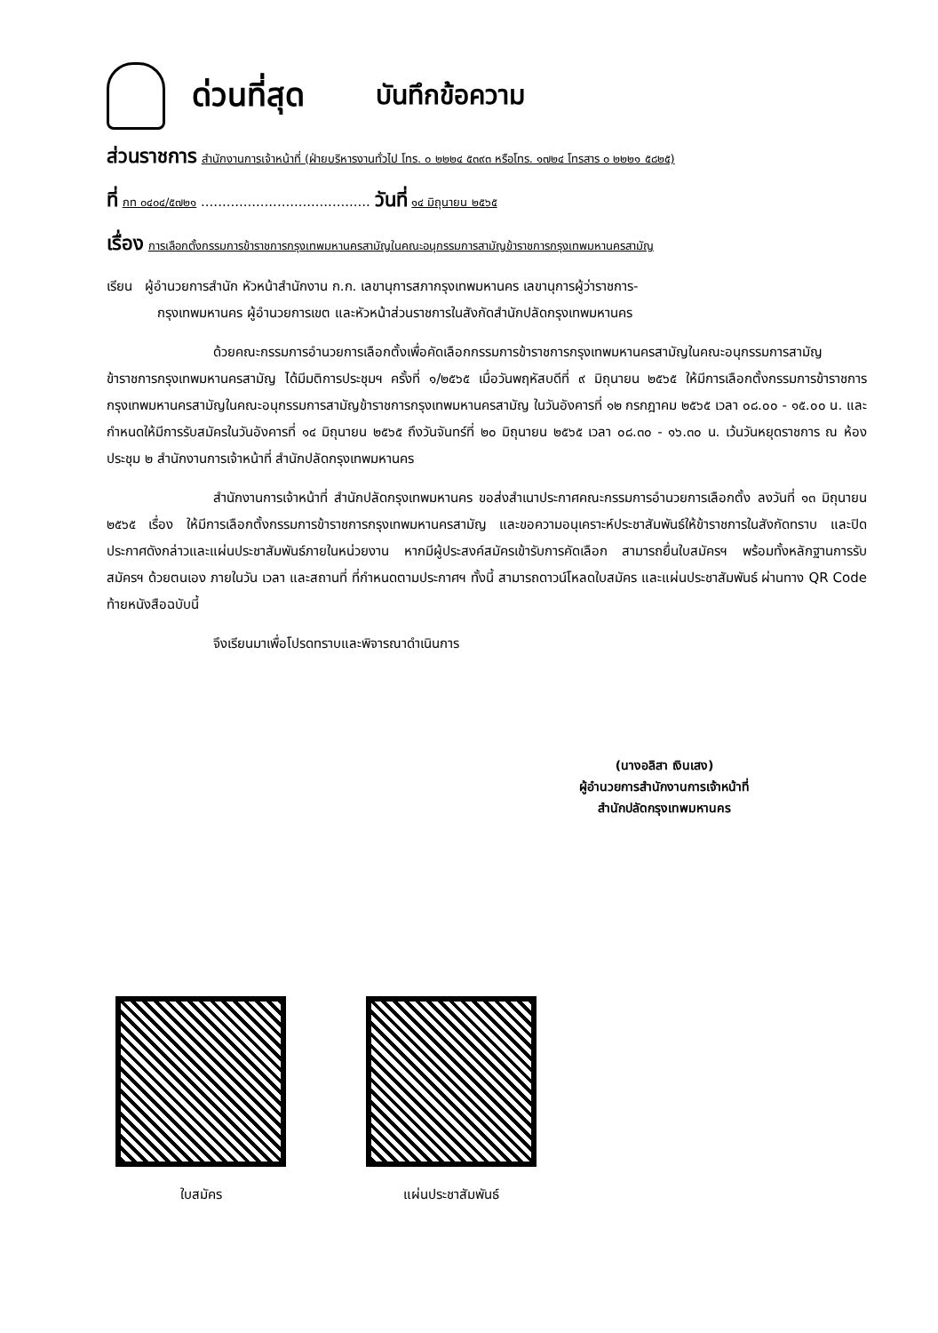ด่วนที่สุด บันทึกข้อความ
ส่วนราชการ สำนักงานการเจ้าหน้าที่ (ฝ่ายบริหารงานทั่วไป โทร. ๐ ๒๒๒๔ ๕๓๙๓ หรือโทร. ๑๗๒๔ โทรสาร ๐ ๒๒๒๑ ๕๘๒๕)
ที่ กท ๐๔๐๔/๕๗๒๑ ........................................ วันที่ ๑๔ มิถุนายน ๒๕๖๕
เรื่อง การเลือกตั้งกรรมการข้าราชการกรุงเทพมหานครสามัญในคณะอนุกรรมการสามัญข้าราชการกรุงเทพมหานครสามัญ
เรียน ผู้อำนวยการสำนัก หัวหน้าสำนักงาน ก.ก. เลขานุการสภากรุงเทพมหานคร เลขานุการผู้ว่าราชการ-
กรุงเทพมหานคร ผู้อำนวยการเขต และหัวหน้าส่วนราชการในสังกัดสำนักปลัดกรุงเทพมหานคร
ด้วยคณะกรรมการอำนวยการเลือกตั้งเพื่อคัดเลือกกรรมการข้าราชการกรุงเทพมหานครสามัญในคณะอนุกรรมการสามัญข้าราชการกรุงเทพมหานครสามัญ ได้มีมติการประชุมฯ ครั้งที่ ๑/๒๕๖๕ เมื่อวันพฤหัสบดีที่ ๙ มิถุนายน ๒๕๖๕ ให้มีการเลือกตั้งกรรมการข้าราชการกรุงเทพมหานครสามัญในคณะอนุกรรมการสามัญข้าราชการกรุงเทพมหานครสามัญ ในวันอังคารที่ ๑๒ กรกฎาคม ๒๕๖๕ เวลา ๐๘.๐๐ - ๑๕.๐๐ น. และกำหนดให้มีการรับสมัครในวันอังคารที่ ๑๔ มิถุนายน ๒๕๖๕ ถึงวันจันทร์ที่ ๒๐ มิถุนายน ๒๕๖๕ เวลา ๐๘.๓๐ - ๑๖.๓๐ น. เว้นวันหยุดราชการ ณ ห้องประชุม ๒ สำนักงานการเจ้าหน้าที่ สำนักปลัดกรุงเทพมหานคร
สำนักงานการเจ้าหน้าที่ สำนักปลัดกรุงเทพมหานคร ขอส่งสำเนาประกาศคณะกรรมการอำนวยการเลือกตั้ง ลงวันที่ ๑๓ มิถุนายน ๒๕๖๕ เรื่อง ให้มีการเลือกตั้งกรรมการข้าราชการกรุงเทพมหานครสามัญ และขอความอนุเคราะห์ประชาสัมพันธ์ให้ข้าราชการในสังกัดทราบ และปิดประกาศดังกล่าวและแผ่นประชาสัมพันธ์ภายในหน่วยงาน หากมีผู้ประสงค์สมัครเข้ารับการคัดเลือก สามารถยื่นใบสมัครฯ พร้อมทั้งหลักฐานการรับสมัครฯ ด้วยตนเอง ภายในวัน เวลา และสถานที่ ที่กำหนดตามประกาศฯ ทั้งนี้ สามารถดาวน์โหลดใบสมัคร และแผ่นประชาสัมพันธ์ ผ่านทาง QR Code ท้ายหนังสือฉบับนี้
จึงเรียนมาเพื่อโปรดทราบและพิจารณาดำเนินการ
(นางอลิสา เงินเสง)
ผู้อำนวยการสำนักงานการเจ้าหน้าที่
สำนักปลัดกรุงเทพมหานคร
ใบสมัคร แผ่นประชาสัมพันธ์